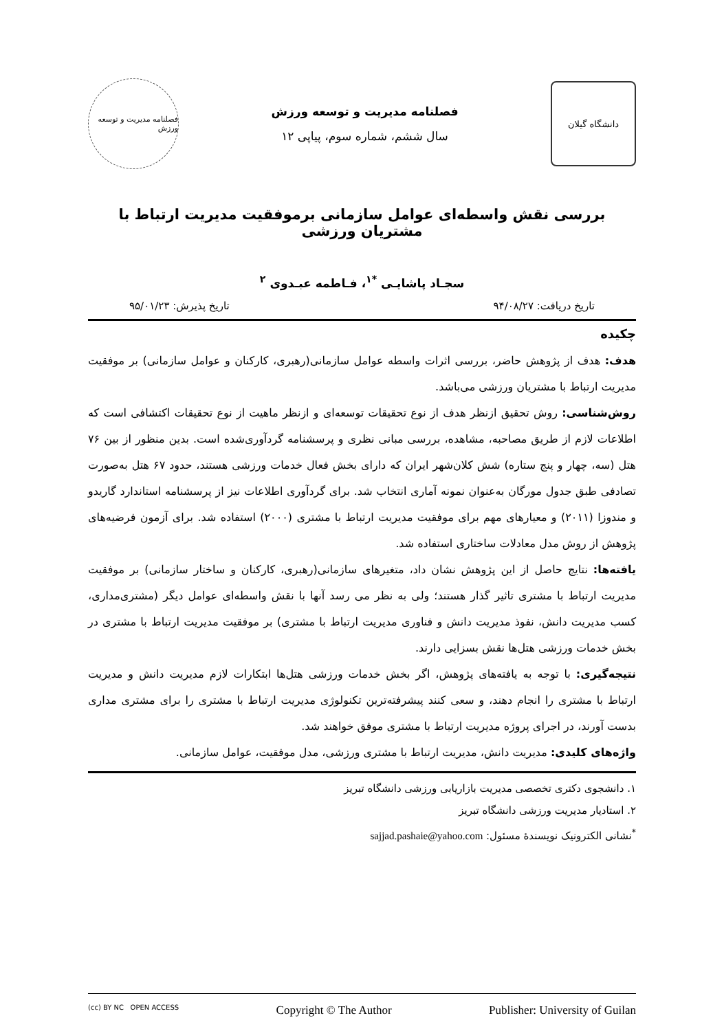دانشگاه گیلان
فصلنامه مدیریت و توسعه ورزش
سال ششم، شماره سوم، پیاپی ۱۲
فصلنامه مدیریت و توسعه ورزش
بررسی نقش واسطه‌ای عوامل سازمانی برموفقیت مدیریت ارتباط با مشتریان ورزشی
سجـاد پاشایـی <sup>*۱</sup>، فـاطمه عبـدوی <sup>۲</sup>
تاریخ دریافت: ۹۴/۰۸/۲۷ تاریخ پذیرش: ۹۵/۰۱/۲۳
چکیده
هدف: هدف از پژوهش حاضر، بررسی اثرات واسطه عوامل سازمانی(رهبری، کارکنان و عوامل سازمانی) بر موفقیت مدیریت ارتباط با مشتریان ورزشی می‌باشد.
روش‌شناسی: روش تحقیق ازنظر هدف از نوع تحقیقات توسعه‌ای و ازنظر ماهیت از نوع تحقیقات اکتشافی است که اطلاعات لازم از طریق مصاحبه، مشاهده، بررسی مبانی نظری و پرسشنامه گردآوری‌شده است. بدین منظور از بین ۷۶ هتل (سه، چهار و پنج ستاره) شش کلان‌شهر ایران که دارای بخش فعال خدمات ورزشی هستند، حدود ۶۷ هتل به‌صورت تصادفی طبق جدول مورگان به‌عنوان نمونه آماری انتخاب شد. برای گردآوری اطلاعات نیز از پرسشنامه استاندارد گاریدو و مندوزا (۲۰۱۱) و معیارهای مهم برای موفقیت مدیریت ارتباط با مشتری (۲۰۰۰) استفاده شد. برای آزمون فرضیه‌های پژوهش از روش مدل معادلات ساختاری استفاده شد.
یافته‌ها: نتایج حاصل از این پژوهش نشان داد، متغیرهای سازمانی(رهبری، کارکنان و ساختار سازمانی) بر موفقیت مدیریت ارتباط با مشتری تاثیر گذار هستند؛ ولی به نظر می رسد آنها با نقش واسطه‌ای عوامل دیگر (مشتری‌مداری، کسب مدیریت دانش، نفوذ مدیریت دانش و فناوری مدیریت ارتباط با مشتری) بر موفقیت مدیریت ارتباط با مشتری در بخش خدمات ورزشی هتل‌ها نقش بسزایی دارند.
نتیجه‌گیری: با توجه به یافته‌های پژوهش، اگر بخش خدمات ورزشی هتل‌ها ابتکارات لازم مدیریت دانش و مدیریت ارتباط با مشتری را انجام دهند، و سعی کنند پیشرفته‌ترین تکنولوژی مدیریت ارتباط با مشتری را برای مشتری مداری بدست آورند، در اجرای پروژه مدیریت ارتباط با مشتری موفق خواهند شد.
واژه‌های کلیدی: مدیریت دانش، مدیریت ارتباط با مشتری ورزشی، مدل موفقیت، عوامل سازمانی.
۱. دانشجوی دکتری تخصصی مدیریت بازاریابی ورزشی دانشگاه تبریز
۲. استادیار مدیریت ورزشی دانشگاه تبریز
<sup>*</sup> نشانی الکترونیک نویسندهٔ مسئول: sajjad.pashaie@yahoo.com
(cc) BY NC OPEN ACCESS Copyright © The Author Publisher: University of Guilan